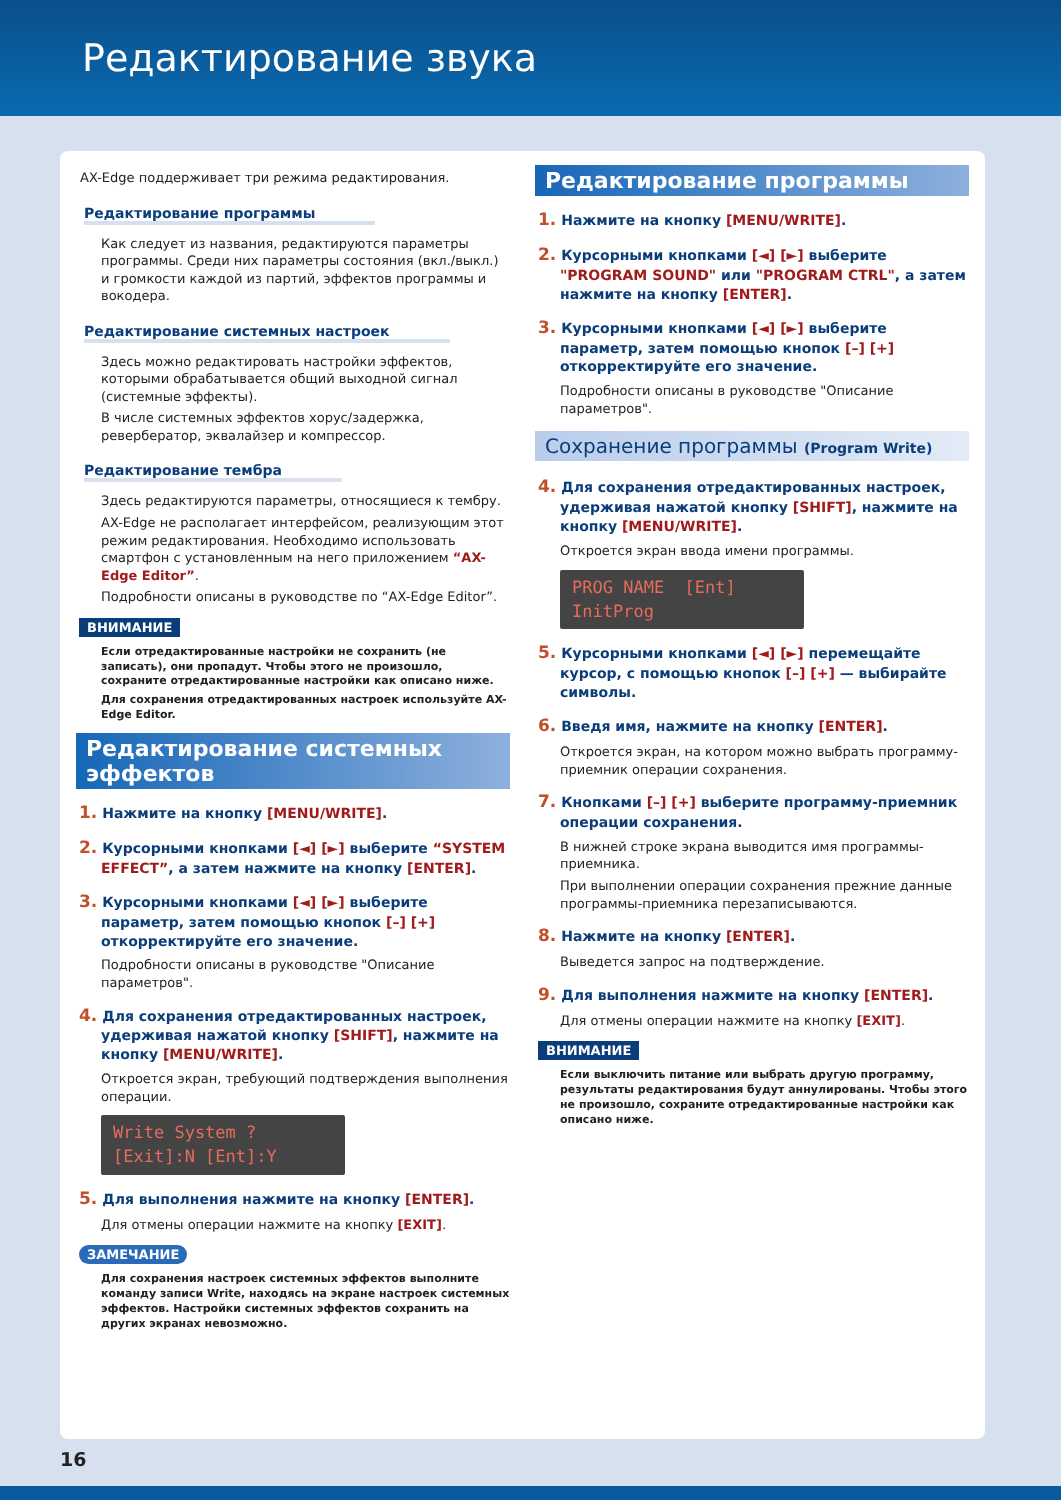Редактирование звука
AX-Edge поддерживает три режима редактирования.
Редактирование программы
Как следует из названия, редактируются параметры программы. Среди них параметры состояния (вкл./выкл.) и громкости каждой из партий, эффектов программы и вокодера.
Редактирование системных настроек
Здесь можно редактировать настройки эффектов, которыми обрабатывается общий выходной сигнал (системные эффекты).
В числе системных эффектов хорус/задержка, ревербератор, эквалайзер и компрессор.
Редактирование тембра
Здесь редактируются параметры, относящиеся к тембру.
AX-Edge не располагает интерфейсом, реализующим этот режим редактирования. Необходимо использовать смартфон с установленным на него приложением “AX-Edge Editor”.
Подробности описаны в руководстве по “AX-Edge Editor”.
ВНИМАНИЕ
Если отредактированные настройки не сохранить (не записать), они пропадут. Чтобы этого не произошло, сохраните отредактированные настройки как описано ниже.
Для сохранения отредактированных настроек используйте AX-Edge Editor.
Редактирование системных эффектов
1. Нажмите на кнопку [MENU/WRITE].
2. Курсорными кнопками [◄] [►] выберите “SYSTEM EFFECT”, а затем нажмите на кнопку [ENTER].
3. Курсорными кнопками [◄] [►] выберите параметр, затем помощью кнопок [–] [+] откорректируйте его значение.
Подробности описаны в руководстве "Описание параметров".
4. Для сохранения отредактированных настроек, удерживая нажатой кнопку [SHIFT], нажмите на кнопку [MENU/WRITE].
Откроется экран, требующий подтверждения выполнения операции.
Write System ?
[Exit]:N [Ent]:Y
5. Для выполнения нажмите на кнопку [ENTER].
Для отмены операции нажмите на кнопку [EXIT].
ЗАМЕЧАНИЕ
Для сохранения настроек системных эффектов выполните команду записи Write, находясь на экране настроек системных эффектов. Настройки системных эффектов сохранить на других экранах невозможно.
Редактирование программы
1. Нажмите на кнопку [MENU/WRITE].
2. Курсорными кнопками [◄] [►] выберите "PROGRAM SOUND" или "PROGRAM CTRL", а затем нажмите на кнопку [ENTER].
3. Курсорными кнопками [◄] [►] выберите параметр, затем помощью кнопок [–] [+] откорректируйте его значение.
Подробности описаны в руководстве "Описание параметров".
Сохранение программы (Program Write)
4. Для сохранения отредактированных настроек, удерживая нажатой кнопку [SHIFT], нажмите на кнопку [MENU/WRITE].
Откроется экран ввода имени программы.
PROG NAME [Ent]
InitProg
5. Курсорными кнопками [◄] [►] перемещайте курсор, с помощью кнопок [–] [+] — выбирайте символы.
6. Введя имя, нажмите на кнопку [ENTER].
Откроется экран, на котором можно выбрать программу-приемник операции сохранения.
7. Кнопками [–] [+] выберите программу-приемник операции сохранения.
В нижней строке экрана выводится имя программы-приемника.
При выполнении операции сохранения прежние данные программы-приемника перезаписываются.
8. Нажмите на кнопку [ENTER].
Выведется запрос на подтверждение.
9. Для выполнения нажмите на кнопку [ENTER].
Для отмены операции нажмите на кнопку [EXIT].
ВНИМАНИЕ
Если выключить питание или выбрать другую программу, результаты редактирования будут аннулированы. Чтобы этого не произошло, сохраните отредактированные настройки как описано ниже.
16